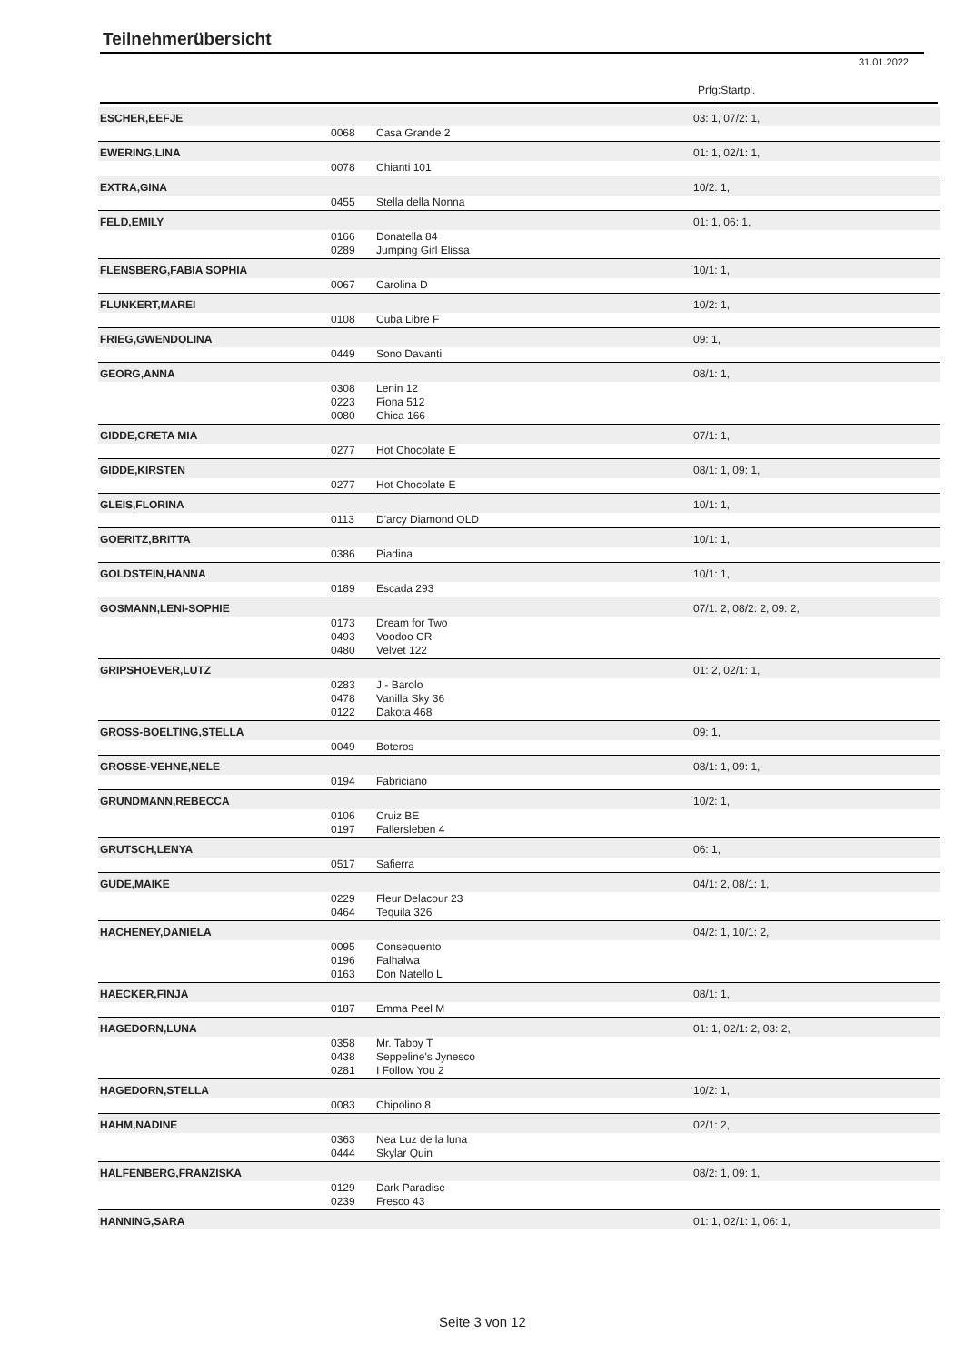Teilnehmerübersicht
31.01.2022
Prfg:Startpl.
| ESCHER,EEFJE | | | 03: 1, 07/2: 1, |
| | 0068 | Casa Grande 2 | |
| EWERING,LINA | | | 01: 1, 02/1: 1, |
| | 0078 | Chianti 101 | |
| EXTRA,GINA | | | 10/2: 1, |
| | 0455 | Stella della Nonna | |
| FELD,EMILY | | | 01: 1, 06: 1, |
| | 0166 | Donatella 84 | |
| | 0289 | Jumping Girl Elissa | |
| FLENSBERG,FABIA SOPHIA | | | 10/1: 1, |
| | 0067 | Carolina D | |
| FLUNKERT,MAREI | | | 10/2: 1, |
| | 0108 | Cuba Libre F | |
| FRIEG,GWENDOLINA | | | 09: 1, |
| | 0449 | Sono Davanti | |
| GEORG,ANNA | | | 08/1: 1, |
| | 0308 | Lenin 12 | |
| | 0223 | Fiona 512 | |
| | 0080 | Chica 166 | |
| GIDDE,GRETA MIA | | | 07/1: 1, |
| | 0277 | Hot Chocolate E | |
| GIDDE,KIRSTEN | | | 08/1: 1, 09: 1, |
| | 0277 | Hot Chocolate E | |
| GLEIS,FLORINA | | | 10/1: 1, |
| | 0113 | D'arcy Diamond OLD | |
| GOERITZ,BRITTA | | | 10/1: 1, |
| | 0386 | Piadina | |
| GOLDSTEIN,HANNA | | | 10/1: 1, |
| | 0189 | Escada 293 | |
| GOSMANN,LENI-SOPHIE | | | 07/1: 2, 08/2: 2, 09: 2, |
| | 0173 | Dream for Two | |
| | 0493 | Voodoo CR | |
| | 0480 | Velvet 122 | |
| GRIPSHOEVER,LUTZ | | | 01: 2, 02/1: 1, |
| | 0283 | J - Barolo | |
| | 0478 | Vanilla Sky 36 | |
| | 0122 | Dakota 468 | |
| GROSS-BOELTING,STELLA | | | 09: 1, |
| | 0049 | Boteros | |
| GROSSE-VEHNE,NELE | | | 08/1: 1, 09: 1, |
| | 0194 | Fabriciano | |
| GRUNDMANN,REBECCA | | | 10/2: 1, |
| | 0106 | Cruiz BE | |
| | 0197 | Fallersleben 4 | |
| GRUTSCH,LENYA | | | 06: 1, |
| | 0517 | Safierra | |
| GUDE,MAIKE | | | 04/1: 2, 08/1: 1, |
| | 0229 | Fleur Delacour 23 | |
| | 0464 | Tequila 326 | |
| HACHENEY,DANIELA | | | 04/2: 1, 10/1: 2, |
| | 0095 | Consequento | |
| | 0196 | Falhalwa | |
| | 0163 | Don Natello L | |
| HAECKER,FINJA | | | 08/1: 1, |
| | 0187 | Emma Peel M | |
| HAGEDORN,LUNA | | | 01: 1, 02/1: 2, 03: 2, |
| | 0358 | Mr. Tabby T | |
| | 0438 | Seppeline's Jynesco | |
| | 0281 | I Follow You 2 | |
| HAGEDORN,STELLA | | | 10/2: 1, |
| | 0083 | Chipolino 8 | |
| HAHM,NADINE | | | 02/1: 2, |
| | 0363 | Nea Luz de la luna | |
| | 0444 | Skylar Quin | |
| HALFENBERG,FRANZISKA | | | 08/2: 1, 09: 1, |
| | 0129 | Dark Paradise | |
| | 0239 | Fresco 43 | |
| HANNING,SARA | | | 01: 1, 02/1: 1, 06: 1, |
Seite 3 von 12